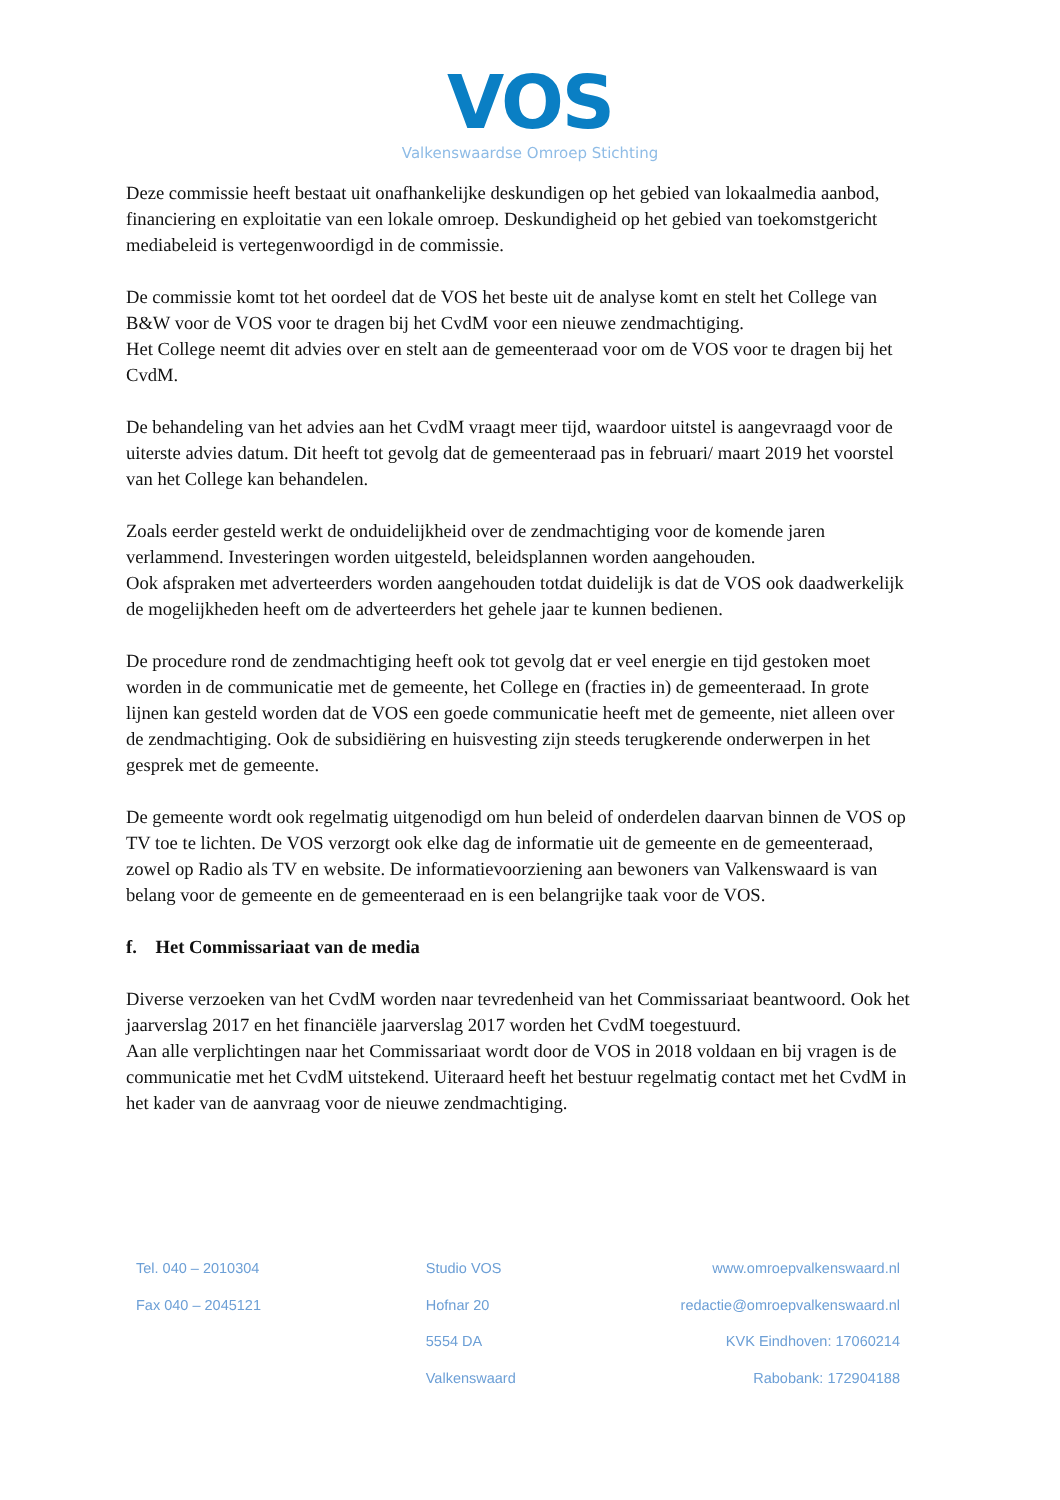VOS
Valkenswaardse Omroep Stichting
Deze commissie heeft bestaat uit onafhankelijke deskundigen op het gebied van lokaalmedia aanbod, financiering en exploitatie van een lokale omroep. Deskundigheid op het gebied van toekomstgericht mediabeleid is vertegenwoordigd in de commissie.
De commissie komt tot het oordeel dat de VOS het beste uit de analyse komt en stelt het College van B&W voor de VOS voor te dragen bij het CvdM voor een nieuwe zendmachtiging.
Het College neemt dit advies over en stelt aan de gemeenteraad voor om de VOS voor te dragen bij het CvdM.
De behandeling van het advies aan het CvdM vraagt meer tijd, waardoor uitstel is aangevraagd voor de uiterste advies datum. Dit heeft tot gevolg dat de gemeenteraad pas in februari/ maart 2019 het voorstel van het College kan behandelen.
Zoals eerder gesteld werkt de onduidelijkheid over de zendmachtiging voor de komende jaren verlammend. Investeringen worden uitgesteld, beleidsplannen worden aangehouden.
Ook afspraken met adverteerders worden aangehouden totdat duidelijk is dat de VOS ook daadwerkelijk de mogelijkheden heeft om de adverteerders het gehele jaar te kunnen bedienen.
De procedure rond de zendmachtiging heeft ook tot gevolg dat er veel energie en tijd gestoken moet worden in de communicatie met de gemeente, het College en (fracties in) de gemeenteraad. In grote lijnen kan gesteld worden dat de VOS een goede communicatie heeft met de gemeente, niet alleen over de zendmachtiging. Ook de subsidiëring en huisvesting zijn steeds terugkerende onderwerpen in het gesprek met de gemeente.
De gemeente wordt ook regelmatig uitgenodigd om hun beleid of onderdelen daarvan binnen de VOS op TV toe te lichten. De VOS verzorgt ook elke dag de informatie uit de gemeente en de gemeenteraad, zowel op Radio als TV en website. De informatievoorziening aan bewoners van Valkenswaard is van belang voor de gemeente en de gemeenteraad en is een belangrijke taak voor de VOS.
f. Het Commissariaat van de media
Diverse verzoeken van het CvdM worden naar tevredenheid van het Commissariaat beantwoord. Ook het jaarverslag 2017 en het financiële jaarverslag 2017 worden het CvdM toegestuurd.
Aan alle verplichtingen naar het Commissariaat wordt door de VOS in 2018 voldaan en bij vragen is de communicatie met het CvdM uitstekend. Uiteraard heeft het bestuur regelmatig contact met het CvdM in het kader van de aanvraag voor de nieuwe zendmachtiging.
Tel. 040 – 2010304
Fax 040 – 2045121
Studio VOS
Hofnar 20
5554 DA
Valkenswaard
www.omroepvalkenswaard.nl
redactie@omroepvalkenswaard.nl
KVK Eindhoven: 17060214
Rabobank: 172904188